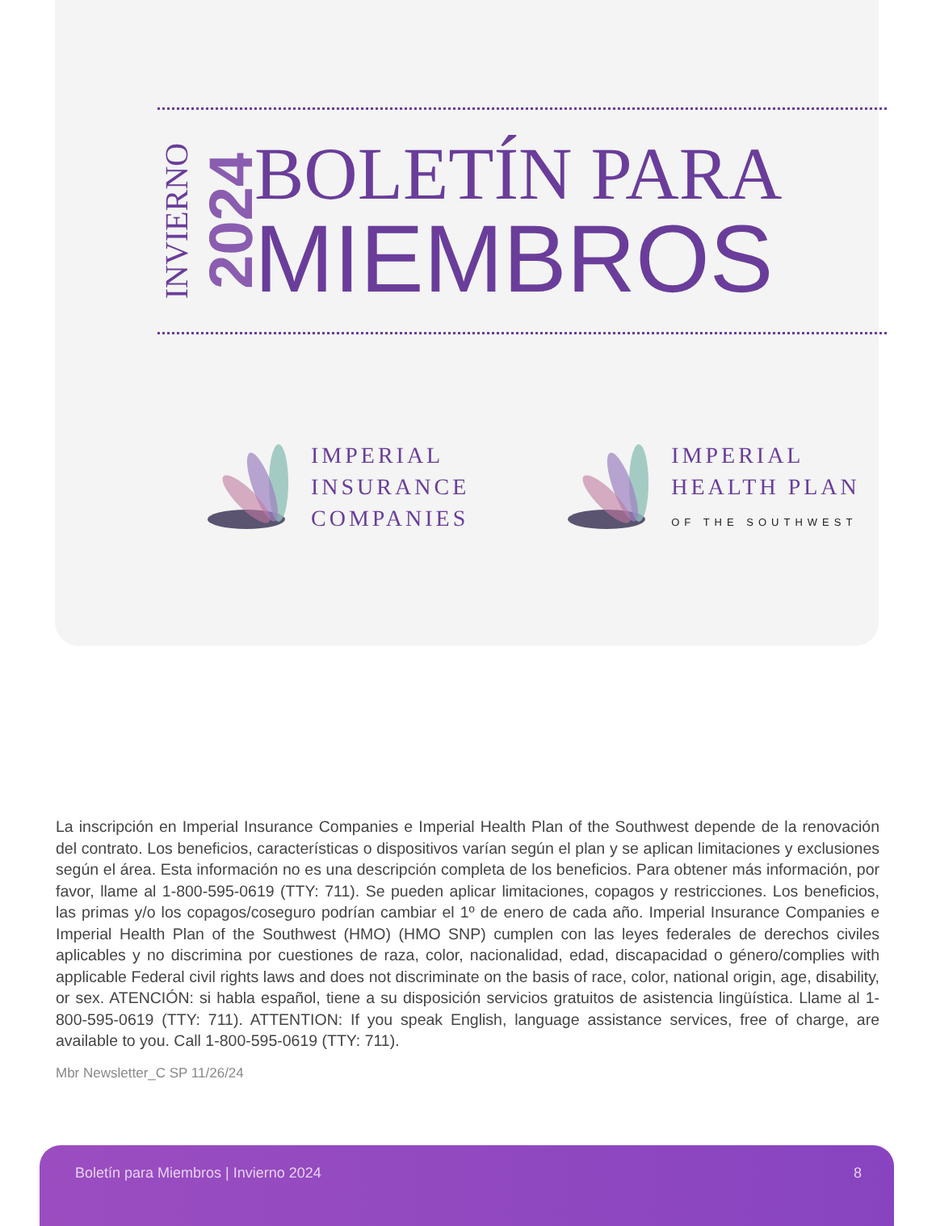INVIERNO
2024
BOLETÍN PARA
MIEMBROS
IMPERIAL
INSURANCE
COMPANIES
IMPERIAL
HEALTH PLAN
OF THE SOUTHWEST
La inscripción en Imperial Insurance Companies e Imperial Health Plan of the Southwest depende de la renovación del contrato. Los beneficios, características o dispositivos varían según el plan y se aplican limitaciones y exclusiones según el área. Esta información no es una descripción completa de los beneficios. Para obtener más información, por favor, llame al 1-800-595-0619 (TTY: 711). Se pueden aplicar limitaciones, copagos y restricciones. Los beneficios, las primas y/o los copagos/coseguro podrían cambiar el 1º de enero de cada año. Imperial Insurance Companies e Imperial Health Plan of the Southwest (HMO) (HMO SNP) cumplen con las leyes federales de derechos civiles aplicables y no discrimina por cuestiones de raza, color, nacionalidad, edad, discapacidad o género/complies with applicable Federal civil rights laws and does not discriminate on the basis of race, color, national origin, age, disability, or sex. ATENCIÓN: si habla español, tiene a su disposición servicios gratuitos de asistencia lingüística. Llame al 1-800-595-0619 (TTY: 711). ATTENTION: If you speak English, language assistance services, free of charge, are available to you. Call 1-800-595-0619 (TTY: 711).
Mbr Newsletter_C SP 11/26/24
Boletín para Miembros | Invierno 2024 8